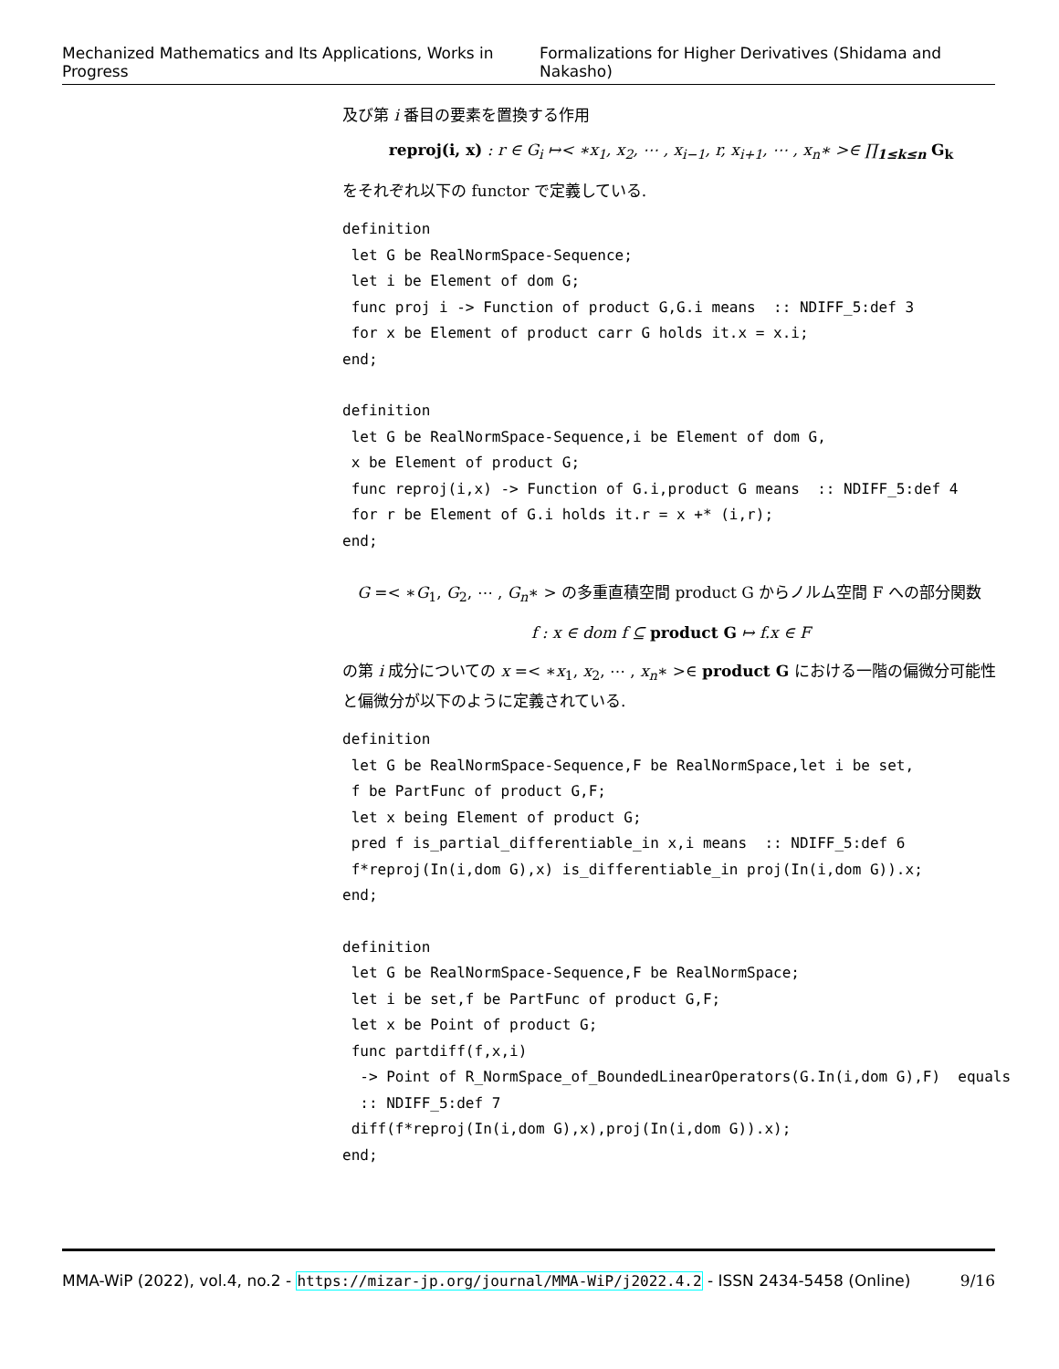Mechanized Mathematics and Its Applications, Works in Progress Formalizations for Higher Derivatives (Shidama and Nakasho)
及び第 i 番目の要素を置換する作用
reproj(i, x) : r ∈ G<sub>i</sub> ↦< ∗x<sub>1</sub>, x<sub>2</sub>, ⋯ , x<sub>i−1</sub>, r, x<sub>i+1</sub>, ⋯ , x<sub>n</sub>∗ >∈ ∏<sub>1≤k≤n</sub> G<sub>k</sub>
をそれぞれ以下の functor で定義している.
definition
 let G be RealNormSpace-Sequence;
 let i be Element of dom G;
 func proj i -> Function of product G,G.i means  :: NDIFF_5:def 3
 for x be Element of product carr G holds it.x = x.i;
end;
definition
 let G be RealNormSpace-Sequence,i be Element of dom G,
 x be Element of product G;
 func reproj(i,x) -> Function of G.i,product G means  :: NDIFF_5:def 4
 for r be Element of G.i holds it.r = x +* (i,r);
end;
G =< ∗G<sub>1</sub>, G<sub>2</sub>, ⋯ , G<sub>n</sub>∗ > の多重直積空間 product G からノルム空間 F への部分関数
f : x ∈ dom f ⊆ product G ↦ f.x ∈ F
の第 i 成分についての x =< ∗x<sub>1</sub>, x<sub>2</sub>, ⋯ , x<sub>n</sub>∗ >∈ product G における一階の偏微分可能性と偏微分が以下のように定義されている.
definition
 let G be RealNormSpace-Sequence,F be RealNormSpace,let i be set,
 f be PartFunc of product G,F;
 let x being Element of product G;
 pred f is_partial_differentiable_in x,i means  :: NDIFF_5:def 6
 f*reproj(In(i,dom G),x) is_differentiable_in proj(In(i,dom G)).x;
end;
definition
 let G be RealNormSpace-Sequence,F be RealNormSpace;
 let i be set,f be PartFunc of product G,F;
 let x be Point of product G;
 func partdiff(f,x,i)
  -> Point of R_NormSpace_of_BoundedLinearOperators(G.In(i,dom G),F)  equals
  :: NDIFF_5:def 7
 diff(f*reproj(In(i,dom G),x),proj(In(i,dom G)).x);
end;
MMA-WiP (2022), vol.4, no.2 - https://mizar-jp.org/journal/MMA-WiP/j2022.4.2 - ISSN 2434-5458 (Online) 9/16